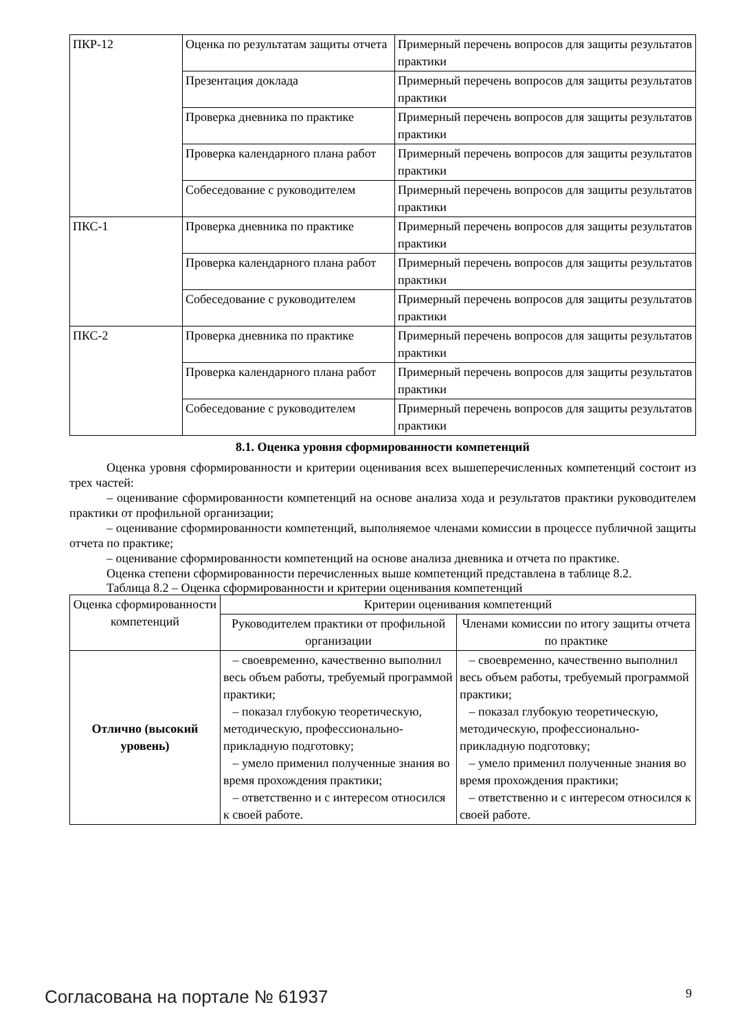| ПКР-12 | Оценка по результатам защиты отчета | Примерный перечень вопросов для защиты результатов практики |
| | Презентация доклада | Примерный перечень вопросов для защиты результатов практики |
| | Проверка дневника по практике | Примерный перечень вопросов для защиты результатов практики |
| | Проверка календарного плана работ | Примерный перечень вопросов для защиты результатов практики |
| | Собеседование с руководителем | Примерный перечень вопросов для защиты результатов практики |
| ПКС-1 | Проверка дневника по практике | Примерный перечень вопросов для защиты результатов практики |
| | Проверка календарного плана работ | Примерный перечень вопросов для защиты результатов практики |
| | Собеседование с руководителем | Примерный перечень вопросов для защиты результатов практики |
| ПКС-2 | Проверка дневника по практике | Примерный перечень вопросов для защиты результатов практики |
| | Проверка календарного плана работ | Примерный перечень вопросов для защиты результатов практики |
| | Собеседование с руководителем | Примерный перечень вопросов для защиты результатов практики |
8.1. Оценка уровня сформированности компетенций
Оценка уровня сформированности и критерии оценивания всех вышеперечисленных компетенций состоит из трех частей:
– оценивание сформированности компетенций на основе анализа хода и результатов практики руководителем практики от профильной организации;
– оценивание сформированности компетенций, выполняемое членами комиссии в процессе публичной защиты отчета по практике;
– оценивание сформированности компетенций на основе анализа дневника и отчета по практике.
Оценка степени сформированности перечисленных выше компетенций представлена в таблице 8.2.
Таблица 8.2 – Оценка сформированности и критерии оценивания компетенций
| Оценка сформированности компетенций | Критерии оценивания компетенций | |
| --- | --- | --- |
| | Руководителем практики от профильной организации | Членами комиссии по итогу защиты отчета по практике |
| Отлично (высокий уровень) | – своевременно, качественно выполнил весь объем работы, требуемый программой практики; – показал глубокую теоретическую, методическую, профессионально-прикладную подготовку; – умело применил полученные знания во время прохождения практики; – ответственно и с интересом относился к своей работе. | – своевременно, качественно выполнил весь объем работы, требуемый программой практики; – показал глубокую теоретическую, методическую, профессионально-прикладную подготовку; – умело применил полученные знания во время прохождения практики; – ответственно и с интересом относился к своей работе. |
Согласована на портале № 61937 9